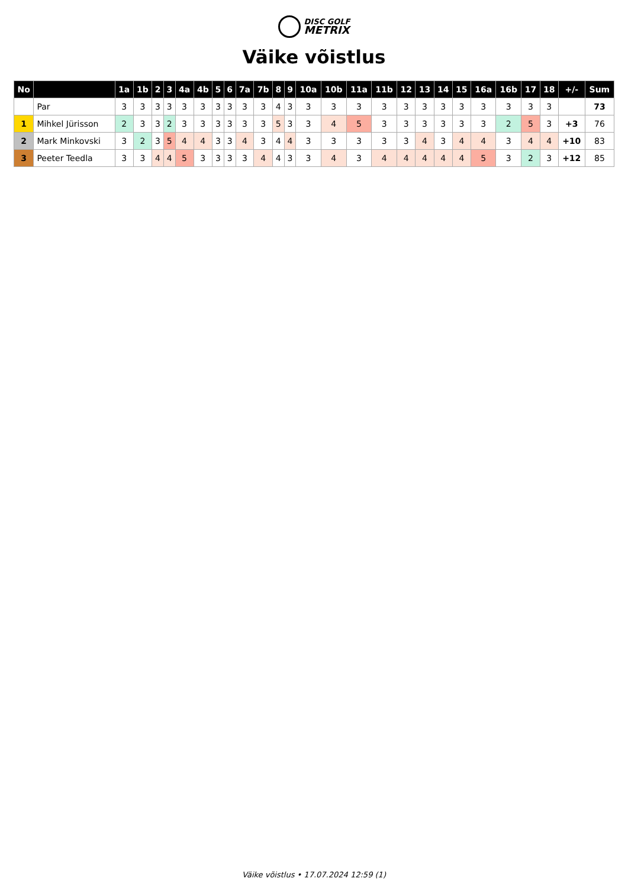DISC GOLF
METRIX
Väike võistlus
| No | | 1a | 1b | 2 | 3 | 4a | 4b | 5 | 6 | 7a | 7b | 8 | 9 | 10a | 10b | 11a | 11b | 12 | 13 | 14 | 15 | 16a | 16b | 17 | 18 | +/- | Sum |
| --- | --- | --- | --- | --- | --- | --- | --- | --- | --- | --- | --- | --- | --- | --- | --- | --- | --- | --- | --- | --- | --- | --- | --- | --- | --- | --- | --- |
| | Par | 3 | 3 | 3 | 3 | 3 | 3 | 3 | 3 | 3 | 3 | 4 | 3 | 3 | 3 | 3 | 3 | 3 | 3 | 3 | 3 | 3 | 3 | 3 | 3 | | 73 |
| 1 | Mihkel Jürisson | 2 | 3 | 3 | 2 | 3 | 3 | 3 | 3 | 3 | 3 | 5 | 3 | 3 | 4 | 5 | 3 | 3 | 3 | 3 | 3 | 3 | 2 | 5 | 3 | +3 | 76 |
| 2 | Mark Minkovski | 3 | 2 | 3 | 5 | 4 | 4 | 3 | 3 | 4 | 3 | 4 | 4 | 3 | 3 | 3 | 3 | 3 | 4 | 3 | 4 | 4 | 3 | 4 | 4 | +10 | 83 |
| 3 | Peeter Teedla | 3 | 3 | 4 | 4 | 5 | 3 | 3 | 3 | 3 | 4 | 4 | 3 | 3 | 4 | 3 | 4 | 4 | 4 | 4 | 4 | 5 | 3 | 2 | 3 | +12 | 85 |
Väike võistlus • 17.07.2024 12:59 (1)